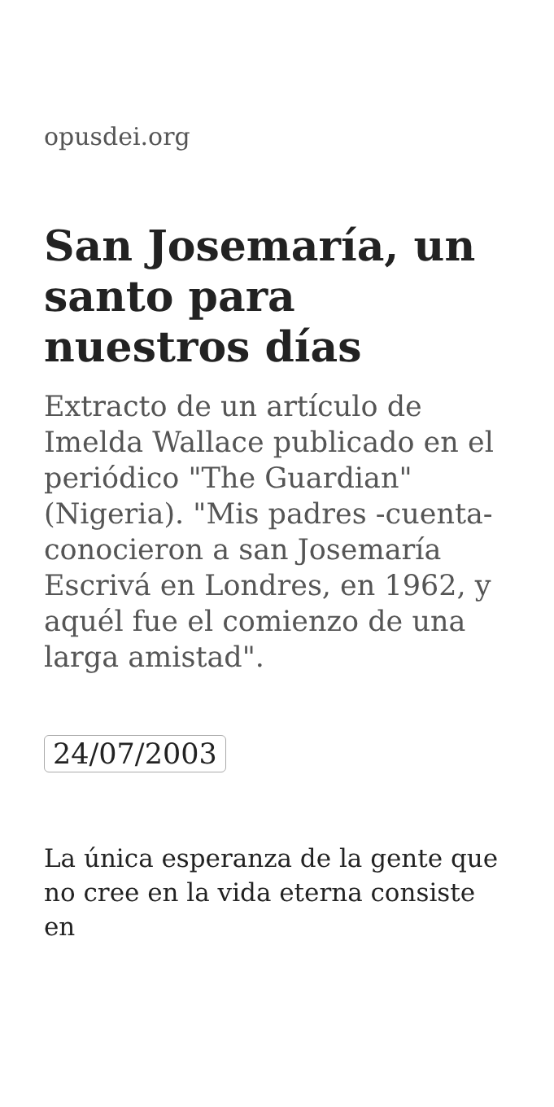opusdei.org
San Josemaría, un santo para nuestros días
Extracto de un artículo de Imelda Wallace publicado en el periódico "The Guardian" (Nigeria). "Mis padres -cuenta- conocieron a san Josemaría Escrivá en Londres, en 1962, y aquél fue el comienzo de una larga amistad".
24/07/2003
La única esperanza de la gente que no cree en la vida eterna consiste en